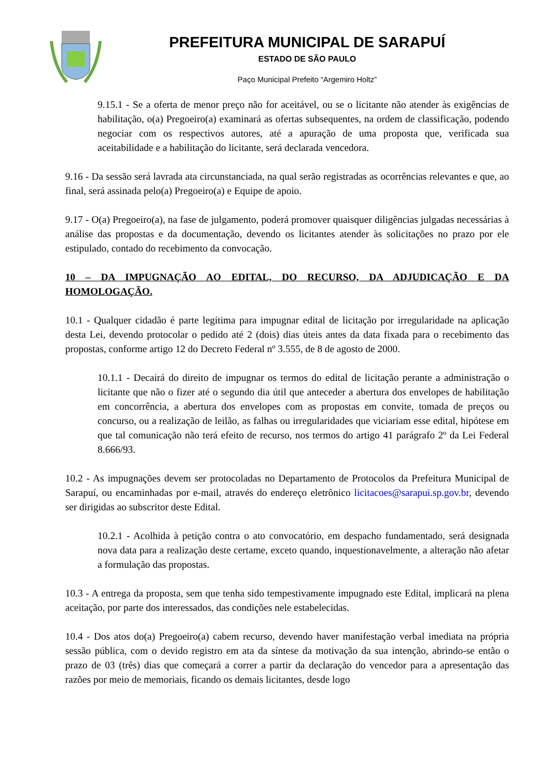PREFEITURA MUNICIPAL DE SARAPUÍ
ESTADO DE SÃO PAULO
Paço Municipal Prefeito “Argemiro Holtz”
9.15.1 - Se a oferta de menor preço não for aceitável, ou se o licitante não atender às exigências de habilitação, o(a) Pregoeiro(a) examinará as ofertas subsequentes, na ordem de classificação, podendo negociar com os respectivos autores, até a apuração de uma proposta que, verificada sua aceitabilidade e a habilitação do licitante, será declarada vencedora.
9.16 - Da sessão será lavrada ata circunstanciada, na qual serão registradas as ocorrências relevantes e que, ao final, será assinada pelo(a) Pregoeiro(a) e Equipe de apoio.
9.17 - O(a) Pregoeiro(a), na fase de julgamento, poderá promover quaisquer diligências julgadas necessárias à análise das propostas e da documentação, devendo os licitantes atender às solicitações no prazo por ele estipulado, contado do recebimento da convocação.
10 – DA IMPUGNAÇÃO AO EDITAL, DO RECURSO, DA ADJUDICAÇÃO E DA HOMOLOGAÇÃO.
10.1 - Qualquer cidadão é parte legítima para impugnar edital de licitação por irregularidade na aplicação desta Lei, devendo protocolar o pedido até 2 (dois) dias úteis antes da data fixada para o recebimento das propostas, conforme artigo 12 do Decreto Federal nº 3.555, de 8 de agosto de 2000.
10.1.1 - Decairá do direito de impugnar os termos do edital de licitação perante a administração o licitante que não o fizer até o segundo dia útil que anteceder a abertura dos envelopes de habilitação em concorrência, a abertura dos envelopes com as propostas em convite, tomada de preços ou concurso, ou a realização de leilão, as falhas ou irregularidades que viciariam esse edital, hipótese em que tal comunicação não terá efeito de recurso, nos termos do artigo 41 parágrafo 2º da Lei Federal 8.666/93.
10.2 - As impugnações devem ser protocoladas no Departamento de Protocolos da Prefeitura Municipal de Sarapuí, ou encaminhadas por e-mail, através do endereço eletrônico licitacoes@sarapui.sp.gov.br, devendo ser dirigidas ao subscritor deste Edital.
10.2.1 - Acolhida à petição contra o ato convocatório, em despacho fundamentado, será designada nova data para a realização deste certame, exceto quando, inquestionavelmente, a alteração não afetar a formulação das propostas.
10.3 - A entrega da proposta, sem que tenha sido tempestivamente impugnado este Edital, implicará na plena aceitação, por parte dos interessados, das condições nele estabelecidas.
10.4 - Dos atos do(a) Pregoeiro(a) cabem recurso, devendo haver manifestação verbal imediata na própria sessão pública, com o devido registro em ata da síntese da motivação da sua intenção, abrindo-se então o prazo de 03 (três) dias que começará a correr a partir da declaração do vencedor para a apresentação das razões por meio de memoriais, ficando os demais licitantes, desde logo